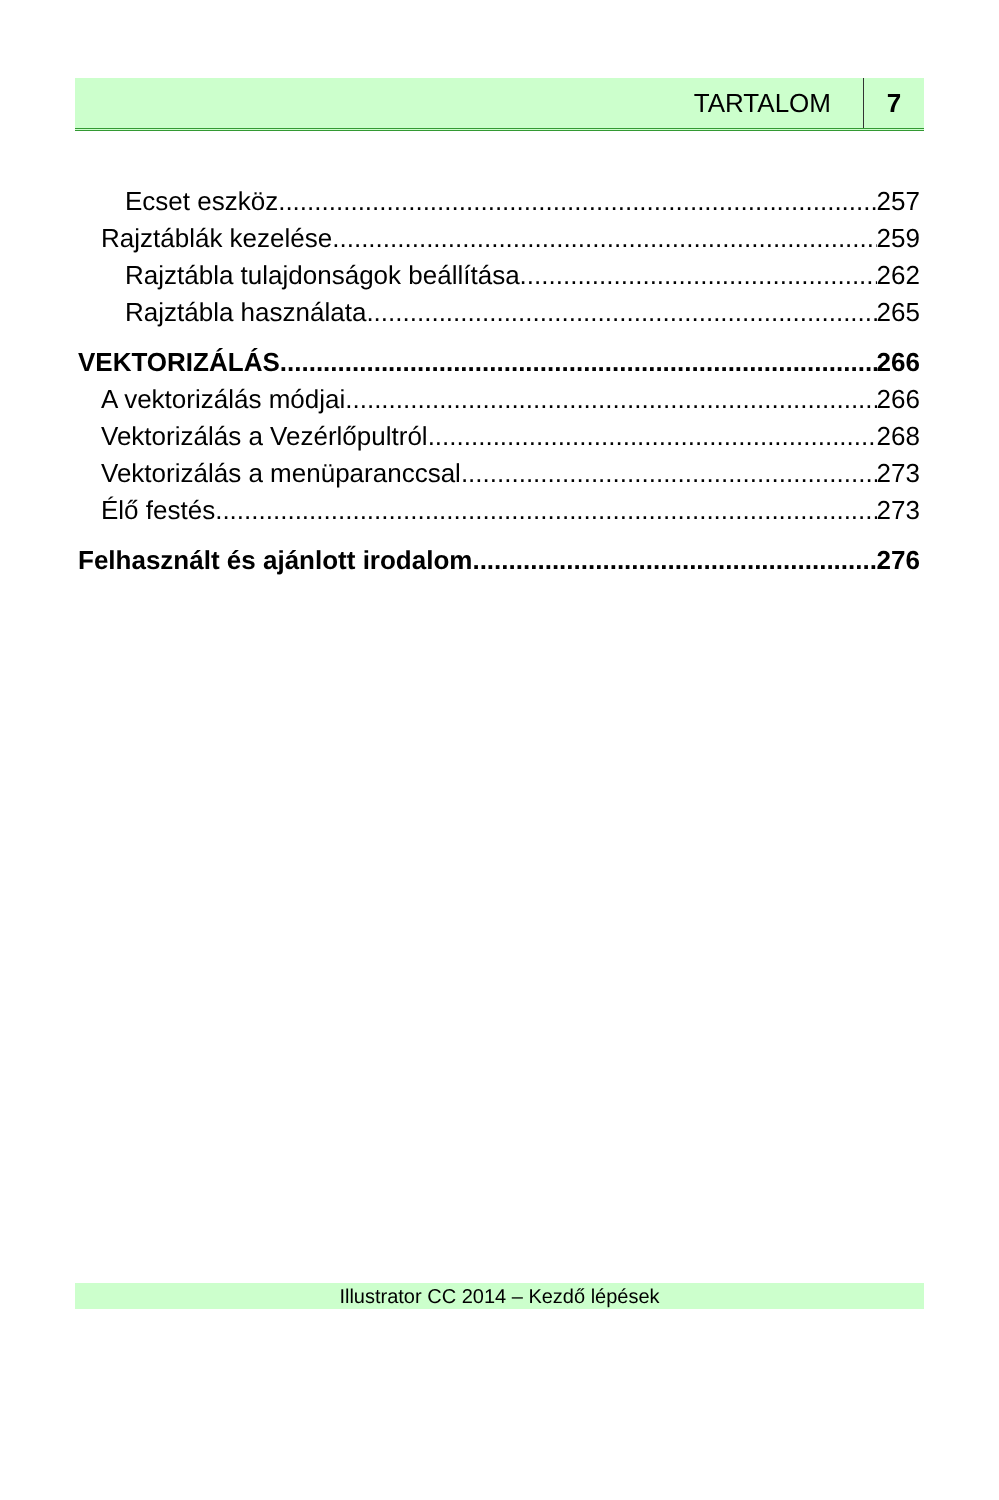TARTALOM 7
Ecset eszköz 257
Rajztáblák kezelése 259
Rajztábla tulajdonságok beállítása 262
Rajztábla használata 265
VEKTORIZÁLÁS 266
A vektorizálás módjai 266
Vektorizálás a Vezérlőpultról 268
Vektorizálás a menüparanccsal 273
Élő festés 273
Felhasznált és ajánlott irodalom 276
Illustrator CC 2014 – Kezdő lépések